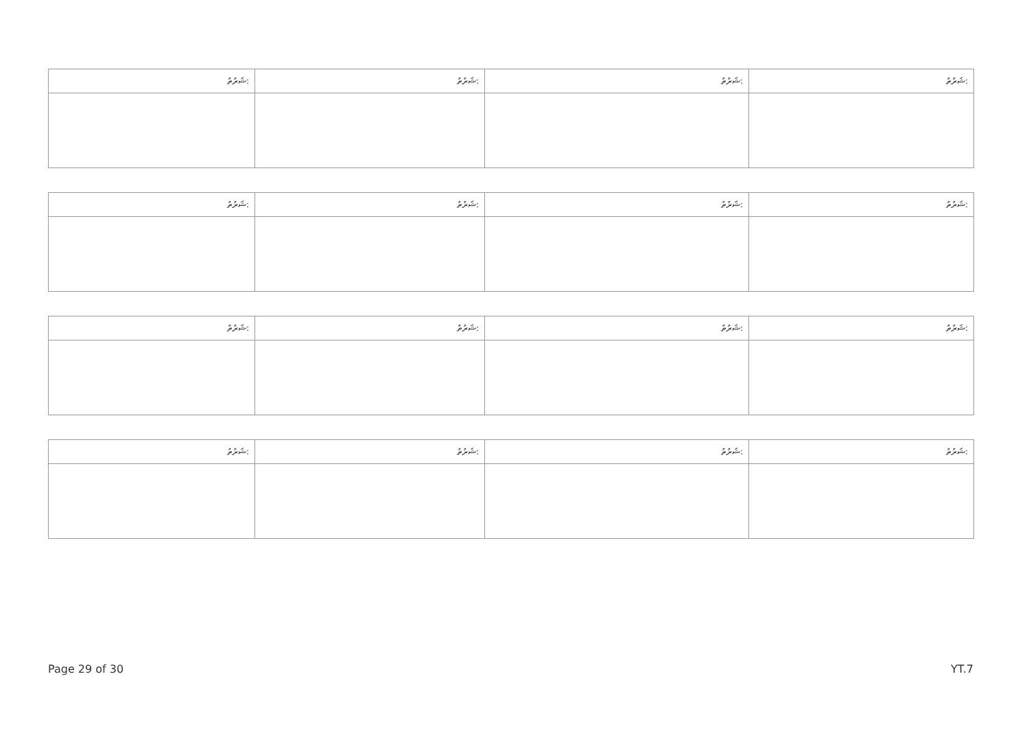| ޝަރުތު: | ޝަރުތު: | ޝަރުތު: | ޝަރުތު: |
| ޝަރުތު: | ޝަރުތު: | ޝަރުތު: | ޝަރުތު: |
| ޝަރުތު: | ޝަރުތު: | ޝަރުތު: | ޝަރުތު: |
| ޝަރުތު: | ޝަރުތު: | ޝަރުތު: | ޝަރުތު: |
Page 29 of 30 YT.7